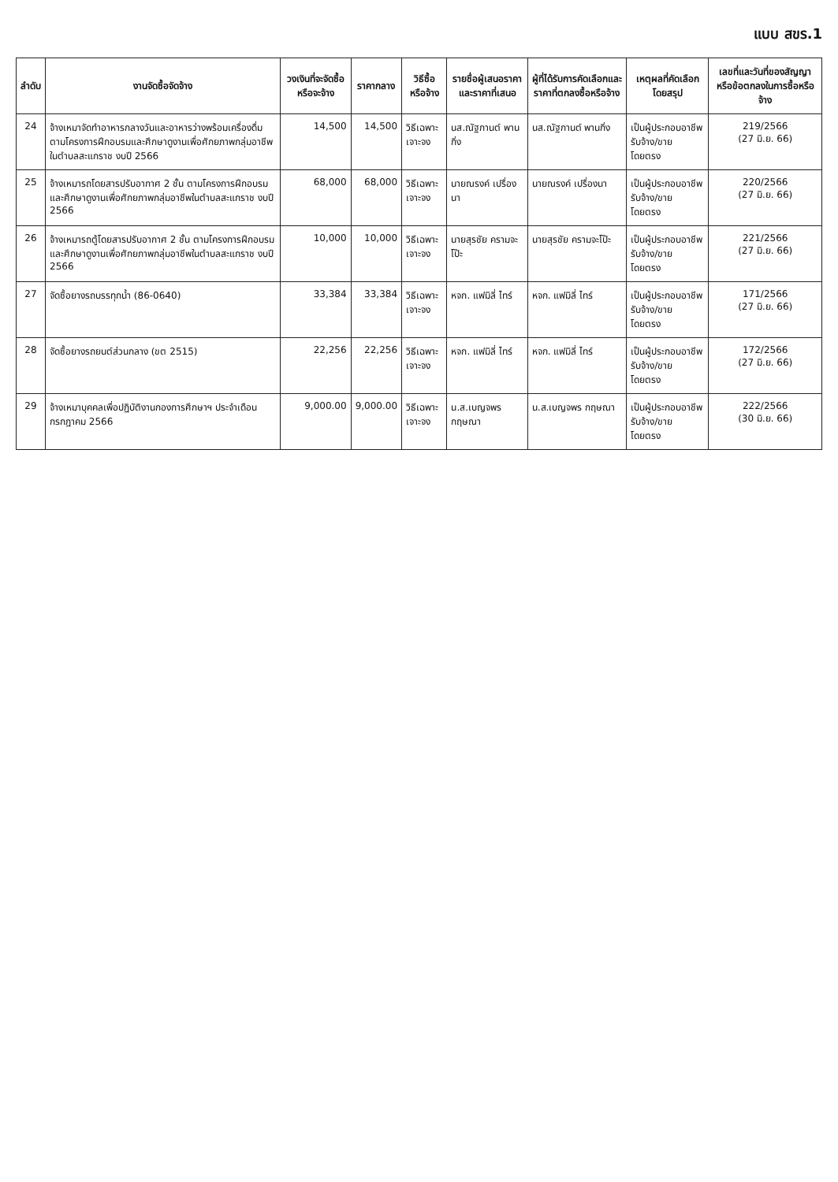แบบ สขร.1
| ลำดับ | งานจัดซื้อจัดจ้าง | วงเงินที่จะจัดซื้อหรือจะจ้าง | ราคากลาง | วิธีซื้อหรือจ้าง | รายชื่อผู้เสนอราคาและราคาที่เสนอ | ผู้ที่ได้รับการคัดเลือกและราคาที่ตกลงซื้อหรือจ้าง | เหตุผลที่คัดเลือกโดยสรุป | เลขที่และวันที่ของสัญญาหรือข้อตกลงในการซื้อหรือจ้าง |
| --- | --- | --- | --- | --- | --- | --- | --- | --- |
| 24 | จ้างเหมาจัดทำอาหารกลางวันและอาหารว่างพร้อมเครื่องดื่มตามโครงการฝึกอบรมและศึกษาดูงานเพื่อศักยภาพกลุ่มอาชีพในตำบลสะแกราช งบปี 2566 | 14,500 | 14,500 | วิธีเฉพาะเจาะจง | นส.ณัฐกานต์ พานกิ่ง | นส.ณัฐกานต์ พานกิ่ง | เป็นผู้ประกอบอาชีพรับจ้าง/ขาย โดยตรง | 219/2566 (27 มิ.ย. 66) |
| 25 | จ้างเหมารถโดยสารปรับอากาศ 2 ชั้น ตามโครงการฝึกอบรมและศึกษาดูงานเพื่อศักยภาพกลุ่มอาชีพในตำบลสะแกราช งบปี 2566 | 68,000 | 68,000 | วิธีเฉพาะเจาะจง | นายณรงค์ เปรื่องนา | นายณรงค์ เปรื่องนา | เป็นผู้ประกอบอาชีพรับจ้าง/ขาย โดยตรง | 220/2566 (27 มิ.ย. 66) |
| 26 | จ้างเหมารถตู้โดยสารปรับอากาศ 2 ชั้น ตามโครงการฝึกอบรมและศึกษาดูงานเพื่อศักยภาพกลุ่มอาชีพในตำบลสะแกราช งบปี 2566 | 10,000 | 10,000 | วิธีเฉพาะเจาะจง | นายสุรชัย ครามจะโป๊ะ | นายสุรชัย ครามจะโป๊ะ | เป็นผู้ประกอบอาชีพรับจ้าง/ขาย โดยตรง | 221/2566 (27 มิ.ย. 66) |
| 27 | จัดซื้อยางรถบรรทุกน้ำ (86-0640) | 33,384 | 33,384 | วิธีเฉพาะเจาะจง | หจก. แฟมิลี่ ไทร์ | หจก. แฟมิลี่ ไทร์ | เป็นผู้ประกอบอาชีพรับจ้าง/ขาย โดยตรง | 171/2566 (27 มิ.ย. 66) |
| 28 | จัดซื้อยางรถยนต์ส่วนกลาง (ขต 2515) | 22,256 | 22,256 | วิธีเฉพาะเจาะจง | หจก. แฟมิลี่ ไทร์ | หจก. แฟมิลี่ ไทร์ | เป็นผู้ประกอบอาชีพรับจ้าง/ขาย โดยตรง | 172/2566 (27 มิ.ย. 66) |
| 29 | จ้างเหมาบุคคลเพื่อปฏิบัติงานกองการศึกษาฯ ประจำเดือน กรกฎาคม 2566 | 9,000.00 | 9,000.00 | วิธีเฉพาะเจาะจง | น.ส.เบญจพร กฤษณา | น.ส.เบญจพร กฤษณา | เป็นผู้ประกอบอาชีพรับจ้าง/ขาย โดยตรง | 222/2566 (30 มิ.ย. 66) |